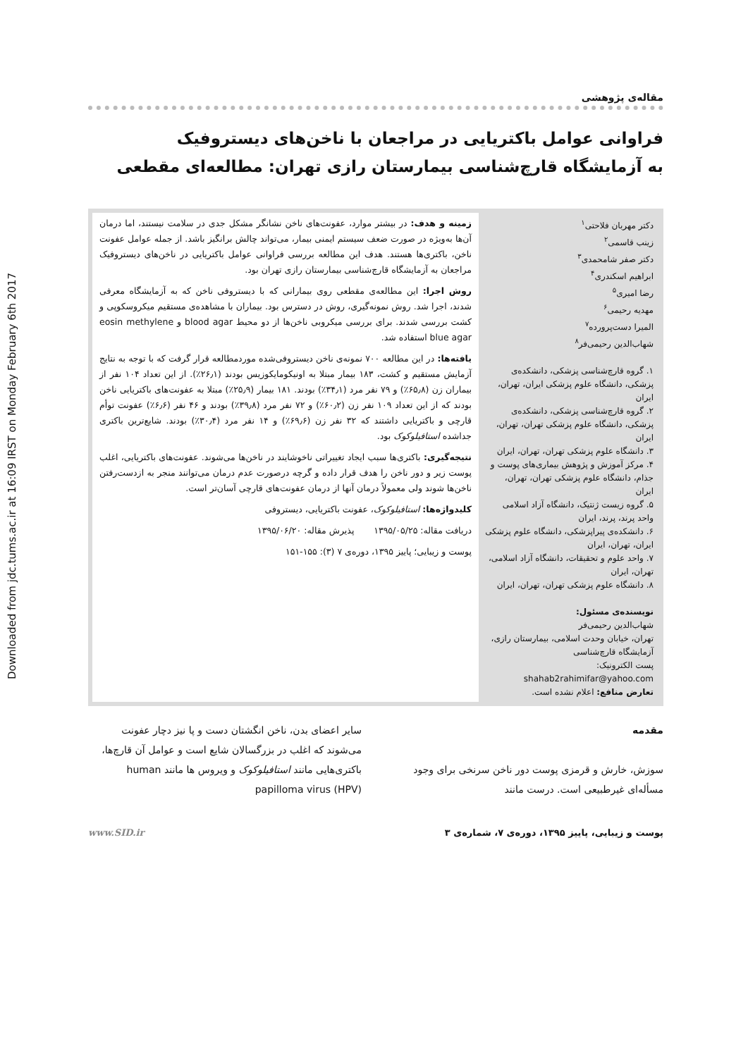Downloaded from jdc.tums.ac.ir at 16:09 IRST on Monday February 6th 2017
مقاله‌ی پژوهشی
فراوانی عوامل باکتریایی در مراجعان با ناخن‌های دیستروفیک
به آزمایشگاه قارچ‌شناسی بیمارستان رازی تهران: مطالعه‌ای مقطعی
دکتر مهربان فلاحتی<sup>۱</sup>
زینب قاسمی<sup>۲</sup>
دکتر صفر شامحمدی<sup>۳</sup>
ابراهیم اسکندری<sup>۴</sup>
رضا امیری<sup>۵</sup>
مهدیه رحیمی<sup>۶</sup>
المیرا دست‌پرورده<sup>۷</sup>
شهاب‌الدین رحیمی‌فر<sup>۸</sup>
۱. گروه قارچ‌شناسی پزشکی، دانشکده‌ی پزشکی، دانشگاه علوم پزشکی ایران، تهران، ایران
۲. گروه قارچ‌شناسی پزشکی، دانشکده‌ی پزشکی، دانشگاه علوم پزشکی تهران، تهران، ایران
۳. دانشگاه علوم پزشکی تهران، تهران، ایران
۴. مرکز آموزش و پژوهش بیماری‌های پوست و جذام، دانشگاه علوم پزشکی تهران، تهران، ایران
۵. گروه زیست ژنتیک، دانشگاه آزاد اسلامی واحد پرند، پرند، ایران
۶. دانشکده‌ی پیراپزشکی، دانشگاه علوم پزشکی ایران، تهران، ایران
۷. واحد علوم و تحقیقات، دانشگاه آزاد اسلامی، تهران، ایران
۸. دانشگاه علوم پزشکی تهران، تهران، ایران
نویسنده‌ی مسئول:
شهاب‌الدین رحیمی‌فر
تهران، خیابان وحدت اسلامی، بیمارستان رازی، آزمایشگاه قارچ‌شناسی
پست الکترونیک:
shahab2rahimifar@yahoo.com
تعارض منافع: اعلام نشده است.
زمینه و هدف: در بیشتر موارد، عفونت‌های ناخن نشانگر مشکل جدی در سلامت نیستند، اما درمان آن‌ها به‌ویژه در صورت ضعف سیستم ایمنی بیمار، می‌تواند چالش برانگیز باشد. از جمله عوامل عفونت ناخن، باکتری‌ها هستند. هدف این مطالعه بررسی فراوانی عوامل باکتریایی در ناخن‌های دیستروفیک مراجعان به آزمایشگاه قارچ‌شناسی بیمارستان رازی تهران بود.
روش اجرا: این مطالعه‌ی مقطعی روی بیمارانی که با دیستروفی ناخن که به آزمایشگاه معرفی شدند، اجرا شد. روش نمونه‌گیری، روش در دسترس بود. بیماران با مشاهده‌ی مستقیم میکروسکوپی و کشت بررسی شدند. برای بررسی میکروبی ناخن‌ها از دو محیط blood agar و eosin methylene blue agar استفاده شد.
یافته‌ها: در این مطالعه ۷۰۰ نمونه‌ی ناخن دیستروفی‌شده موردمطالعه قرار گرفت که با توجه به نتایج آزمایش مستقیم و کشت، ۱۸۳ بیمار مبتلا به اونیکومایکوزیس بودند (۲۶٫۱٪). از این تعداد ۱۰۴ نفر از بیماران زن (۶۵٫۸٪) و ۷۹ نفر مرد (۳۴٫۱٪) بودند. ۱۸۱ بیمار (۲۵٫۹٪) مبتلا به عفونت‌های باکتریایی ناخن بودند که از این تعداد ۱۰۹ نفر زن (۶۰٫۲٪) و ۷۲ نفر مرد (۳۹٫۸٪) بودند و ۴۶ نفر (۶٫۶٪) عفونت توأم قارچی و باکتریایی داشتند که ۳۲ نفر زن (۶۹٫۶٪) و ۱۴ نفر مرد (۳۰٫۴٪) بودند. شایع‌ترین باکتری جداشده استافیلوکوک بود.
نتیجه‌گیری: باکتری‌ها سبب ایجاد تغییراتی ناخوشایند در ناخن‌ها می‌شوند. عفونت‌های باکتریایی، اغلب پوست زیر و دور ناخن را هدف قرار داده و گرچه درصورت عدم درمان می‌توانند منجر به ازدست‌رفتن ناخن‌ها شوند ولی معمولاً درمان آنها از درمان عفونت‌های قارچی آسان‌تر است.
کلیدواژه‌ها: استافیلوکوک، عفونت باکتریایی، دیستروفی
دریافت مقاله: ۱۳۹۵/۰۵/۲۵ پذیرش مقاله: ۱۳۹۵/۰۶/۲۰
پوست و زیبایی؛ پاییز ۱۳۹۵، دوره‌ی ۷ (۳): ۱۵۵-۱۵۱
مقدمه
سوزش، خارش و قرمزی پوست دور ناخن سرنخی برای وجود مسأله‌ای غیرطبیعی است. درست مانند
سایر اعضای بدن، ناخن انگشتان دست و پا نیز دچار عفونت می‌شوند که اغلب در بزرگسالان شایع است و عوامل آن قارچ‌ها، باکتری‌هایی مانند استافیلوکوک و ویروس ها مانند human papilloma virus (HPV)
پوست و زیبایی، پاییز ۱۳۹۵، دوره‌ی ۷، شماره‌ی ۳ www.SID.ir